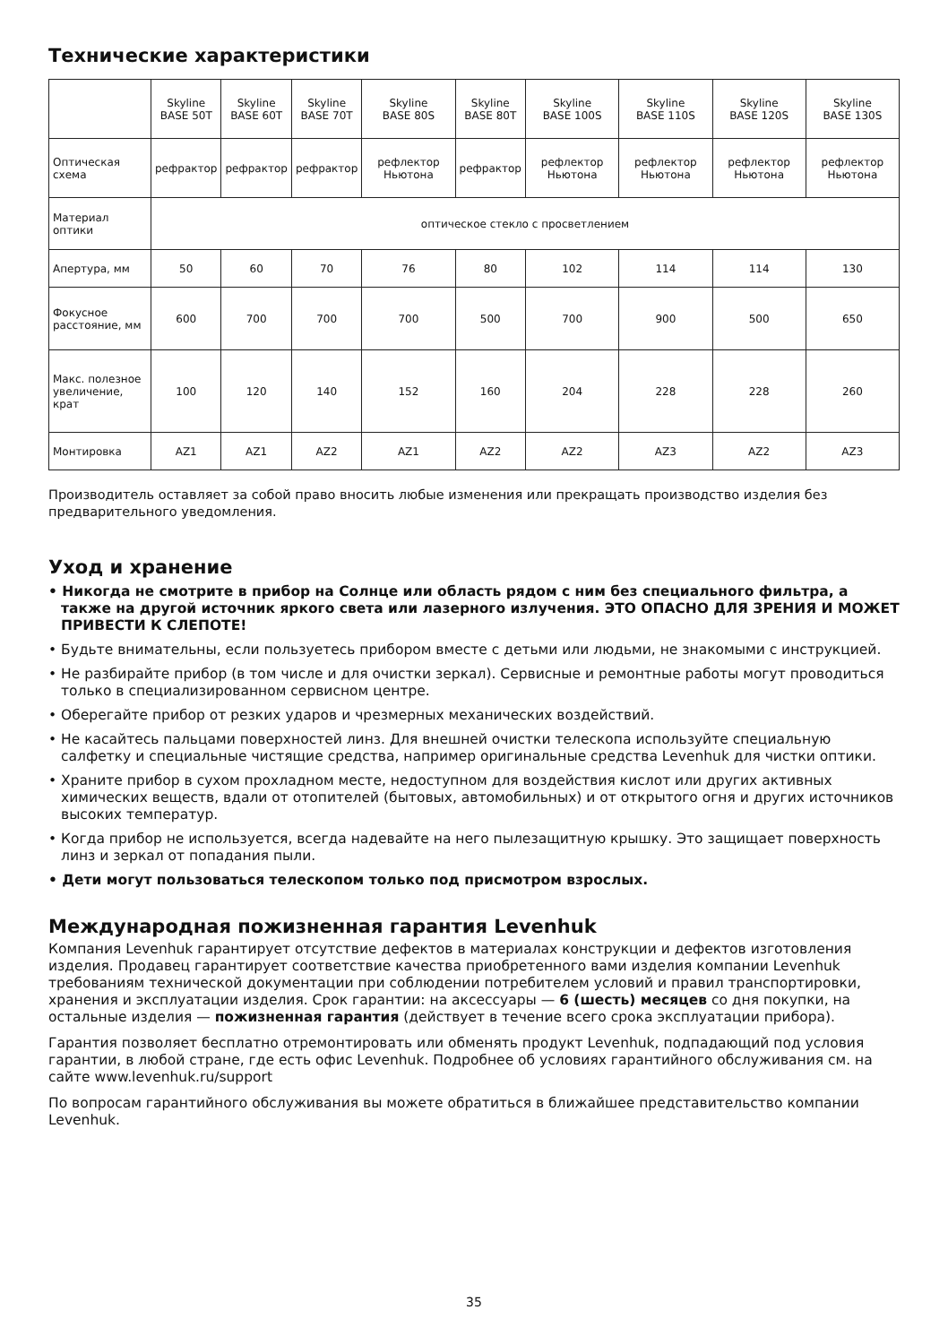Технические характеристики
| | Skyline BASE 50T | Skyline BASE 60T | Skyline BASE 70T | Skyline BASE 80S | Skyline BASE 80T | Skyline BASE 100S | Skyline BASE 110S | Skyline BASE 120S | Skyline BASE 130S |
| Оптическая схема | рефрактор | рефрактор | рефрактор | рефлектор Ньютона | рефрактор | рефлектор Ньютона | рефлектор Ньютона | рефлектор Ньютона | рефлектор Ньютона |
| Материал оптики | оптическое стекло с просветлением | | | | | | | | |
| Апертура, мм | 50 | 60 | 70 | 76 | 80 | 102 | 114 | 114 | 130 |
| Фокусное расстояние, мм | 600 | 700 | 700 | 700 | 500 | 700 | 900 | 500 | 650 |
| Макс. полезное увеличение, крат | 100 | 120 | 140 | 152 | 160 | 204 | 228 | 228 | 260 |
| Монтировка | AZ1 | AZ1 | AZ2 | AZ1 | AZ2 | AZ2 | AZ3 | AZ2 | AZ3 |
Производитель оставляет за собой право вносить любые изменения или прекращать производство изделия без предварительного уведомления.
Уход и хранение
• Никогда не смотрите в прибор на Солнце или область рядом с ним без специального фильтра, а также на другой источник яркого света или лазерного излучения. ЭТО ОПАСНО ДЛЯ ЗРЕНИЯ И МОЖЕТ ПРИВЕСТИ К СЛЕПОТЕ!
• Будьте внимательны, если пользуетесь прибором вместе с детьми или людьми, не знакомыми с инструкцией.
• Не разбирайте прибор (в том числе и для очистки зеркал). Сервисные и ремонтные работы могут проводиться только в специализированном сервисном центре.
• Оберегайте прибор от резких ударов и чрезмерных механических воздействий.
• Не касайтесь пальцами поверхностей линз. Для внешней очистки телескопа используйте специальную салфетку и специальные чистящие средства, например оригинальные средства Levenhuk для чистки оптики.
• Храните прибор в сухом прохладном месте, недоступном для воздействия кислот или других активных химических веществ, вдали от отопителей (бытовых, автомобильных) и от открытого огня и других источников высоких температур.
• Когда прибор не используется, всегда надевайте на него пылезащитную крышку. Это защищает поверхность линз и зеркал от попадания пыли.
• Дети могут пользоваться телескопом только под присмотром взрослых.
Международная пожизненная гарантия Levenhuk
Компания Levenhuk гарантирует отсутствие дефектов в материалах конструкции и дефектов изготовления изделия. Продавец гарантирует соответствие качества приобретенного вами изделия компании Levenhuk требованиям технической документации при соблюдении потребителем условий и правил транспортировки, хранения и эксплуатации изделия. Срок гарантии: на аксессуары — 6 (шесть) месяцев со дня покупки, на остальные изделия — пожизненная гарантия (действует в течение всего срока эксплуатации прибора).
Гарантия позволяет бесплатно отремонтировать или обменять продукт Levenhuk, подпадающий под условия гарантии, в любой стране, где есть офис Levenhuk. Подробнее об условиях гарантийного обслуживания см. на сайте www.levenhuk.ru/support
По вопросам гарантийного обслуживания вы можете обратиться в ближайшее представительство компании Levenhuk.
35